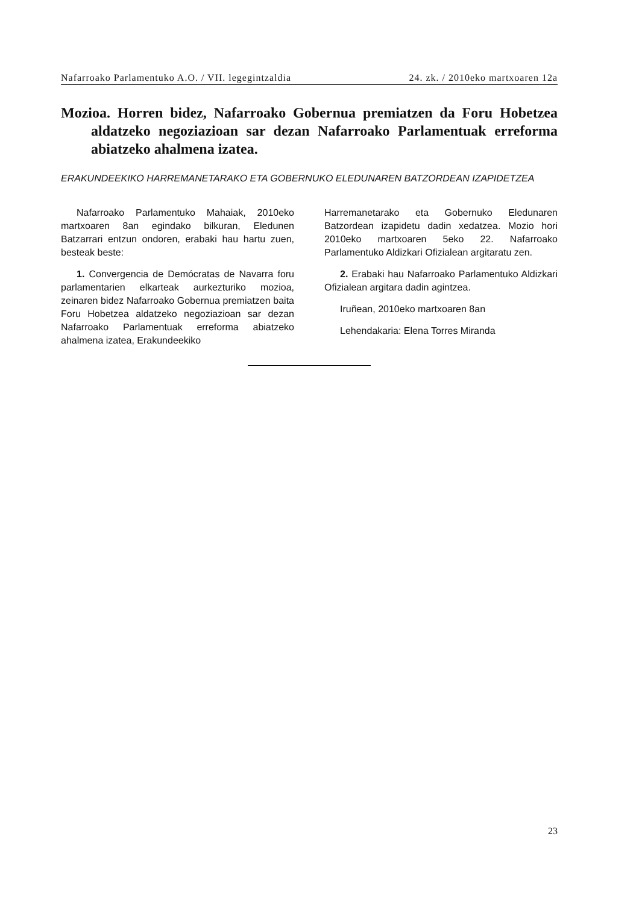Nafarroako Parlamentuko A.O. / VII. legegintzaldia 24. zk. / 2010eko martxoaren 12a
Mozioa. Horren bidez, Nafarroako Gobernua premiatzen da Foru Hobetzea aldatzeko negoziazioan sar dezan Nafarroako Parlamentuak erreforma abiatzeko ahalmena izatea.
ERAKUNDEEKIKO HARREMANETARAKO ETA GOBERNUKO ELEDUNAREN BATZORDEAN IZAPIDETZEA
Nafarroako Parlamentuko Mahaiak, 2010eko martxoaren 8an egindako bilkuran, Eledunen Batzarrari entzun ondoren, erabaki hau hartu zuen, besteak beste:
1. Convergencia de Demócratas de Navarra foru parlamentarien elkarteak aurkezturiko mozioa, zeinaren bidez Nafarroako Gobernua premiatzen baita Foru Hobetzea aldatzeko negoziazioan sar dezan Nafarroako Parlamentuak erreforma abiatzeko ahalmena izatea, Erakundeekiko
Harremanetarako eta Gobernuko Eledunaren Batzordean izapidetu dadin xedatzea. Mozio hori 2010eko martxoaren 5eko 22. Nafarroako Parlamentuko Aldizkari Ofizialean argitaratu zen.
2. Erabaki hau Nafarroako Parlamentuko Aldizkari Ofizialean argitara dadin agintzea.
Iruñean, 2010eko martxoaren 8an
Lehendakaria: Elena Torres Miranda
23